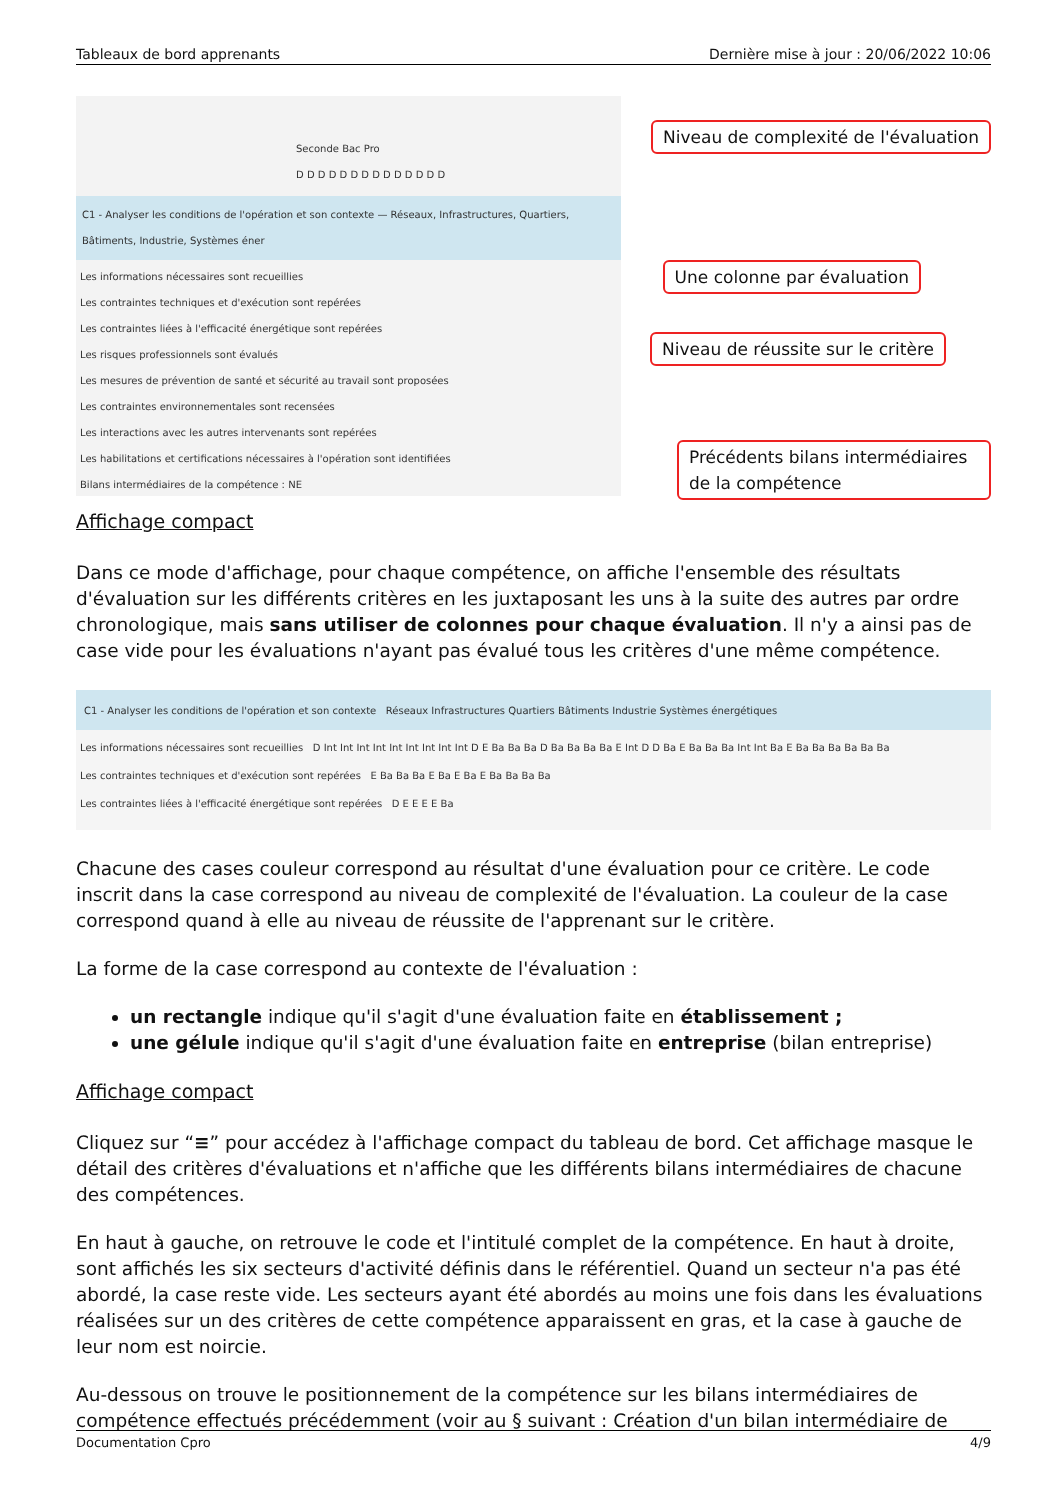Tableaux de bord apprenants Dernière mise à jour : 20/06/2022 10:06
Seconde Bac Pro
D D D D D D D D D D D D D D
C1 - Analyser les conditions de l'opération et son contexte — Réseaux, Infrastructures, Quartiers, Bâtiments, Industrie, Systèmes éner
Les informations nécessaires sont recueillies
Les contraintes techniques et d'exécution sont repérées
Les contraintes liées à l'efficacité énergétique sont repérées
Les risques professionnels sont évalués
Les mesures de prévention de santé et sécurité au travail sont proposées
Les contraintes environnementales sont recensées
Les interactions avec les autres intervenants sont repérées
Les habilitations et certifications nécessaires à l'opération sont identifiées
Bilans intermédiaires de la compétence : NE
Niveau de complexité de l'évaluation
Une colonne par évaluation
Niveau de réussite sur le critère
Précédents bilans intermédiaires de la compétence
Affichage compact
Dans ce mode d'affichage, pour chaque compétence, on affiche l'ensemble des résultats d'évaluation sur les différents critères en les juxtaposant les uns à la suite des autres par ordre chronologique, mais sans utiliser de colonnes pour chaque évaluation. Il n'y a ainsi pas de case vide pour les évaluations n'ayant pas évalué tous les critères d'une même compétence.
C1 - Analyser les conditions de l'opération et son contexte Réseaux Infrastructures Quartiers Bâtiments Industrie Systèmes énergétiques
Les informations nécessaires sont recueillies D Int Int Int Int Int Int Int Int Int D E Ba Ba Ba D Ba Ba Ba Ba E Int D D Ba E Ba Ba Ba Int Int Ba E Ba Ba Ba Ba Ba Ba
Les contraintes techniques et d'exécution sont repérées E Ba Ba Ba E Ba E Ba E Ba Ba Ba Ba
Les contraintes liées à l'efficacité énergétique sont repérées D E E E E Ba
Chacune des cases couleur correspond au résultat d'une évaluation pour ce critère. Le code inscrit dans la case correspond au niveau de complexité de l'évaluation. La couleur de la case correspond quand à elle au niveau de réussite de l'apprenant sur le critère.
La forme de la case correspond au contexte de l'évaluation :
un rectangle indique qu'il s'agit d'une évaluation faite en établissement ;
une gélule indique qu'il s'agit d'une évaluation faite en entreprise (bilan entreprise)
Affichage compact
Cliquez sur “≡” pour accédez à l'affichage compact du tableau de bord. Cet affichage masque le détail des critères d'évaluations et n'affiche que les différents bilans intermédiaires de chacune des compétences.
En haut à gauche, on retrouve le code et l'intitulé complet de la compétence. En haut à droite, sont affichés les six secteurs d'activité définis dans le référentiel. Quand un secteur n'a pas été abordé, la case reste vide. Les secteurs ayant été abordés au moins une fois dans les évaluations réalisées sur un des critères de cette compétence apparaissent en gras, et la case à gauche de leur nom est noircie.
Au-dessous on trouve le positionnement de la compétence sur les bilans intermédiaires de compétence effectués précédemment (voir au § suivant : Création d'un bilan intermédiaire de
Documentation Cpro 4/9